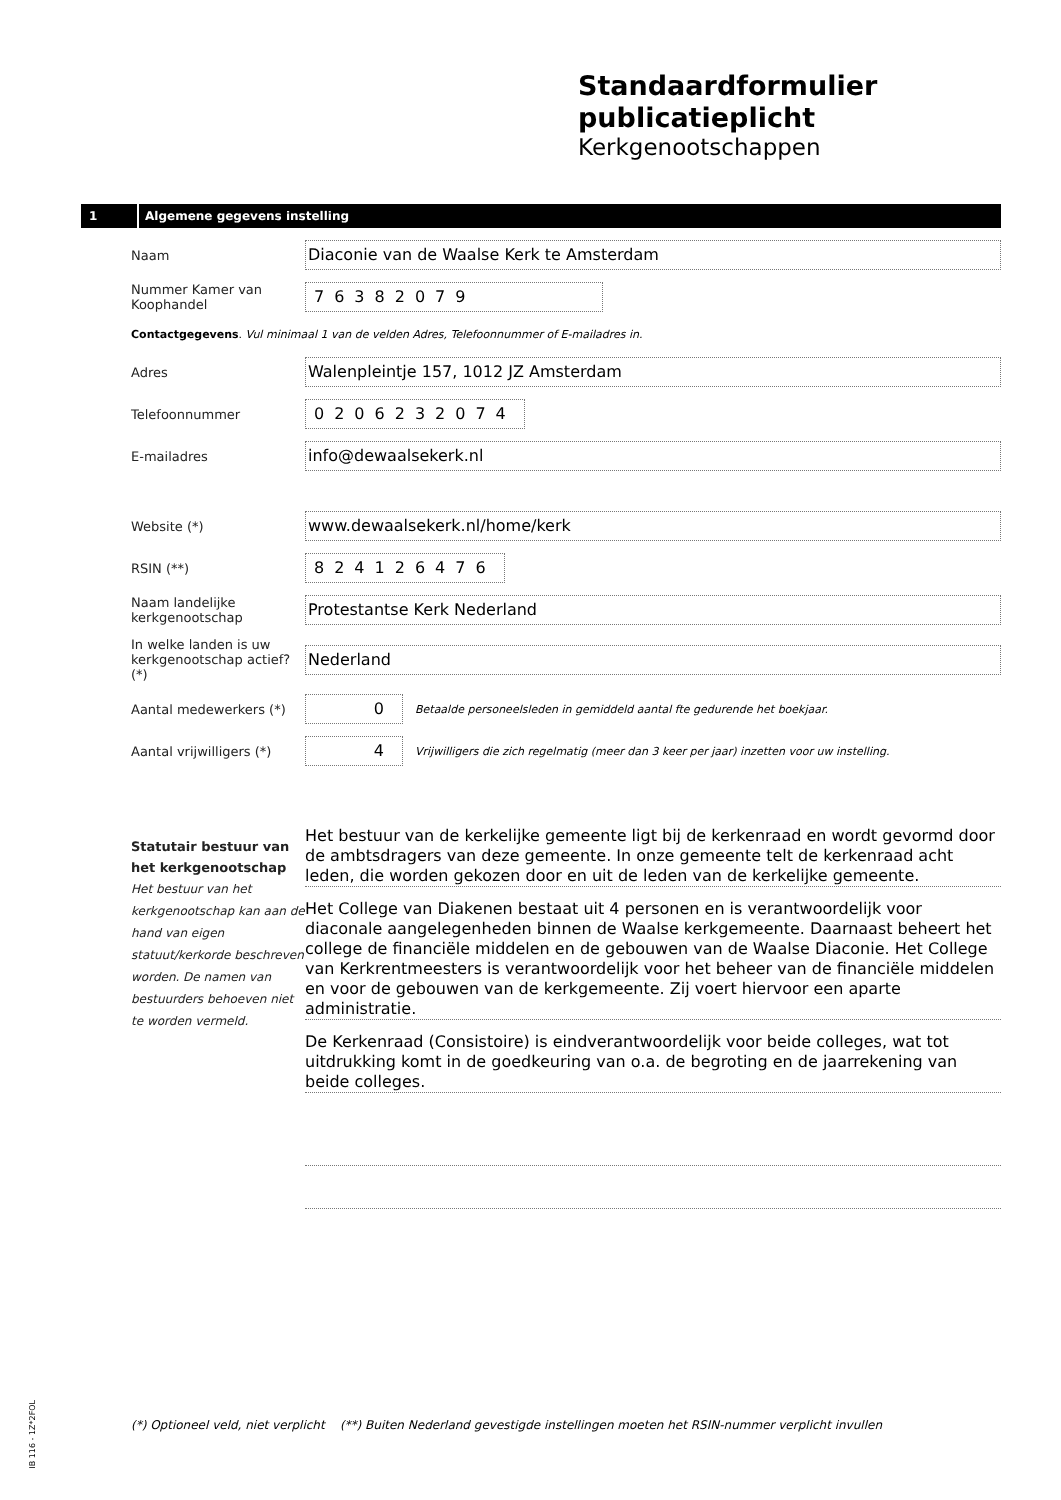Standaardformulier
publicatieplicht
Kerkgenootschappen
1 Algemene gegevens instelling
Naam
Diaconie van de Waalse Kerk te Amsterdam
Nummer Kamer van Koophandel
76382079
Contactgegevens. Vul minimaal 1 van de velden Adres, Telefoonnummer of E-mailadres in.
Adres
Walenpleintje 157, 1012 JZ Amsterdam
Telefoonnummer
0206232074
E-mailadres
info@dewaalsekerk.nl
Website (*)
www.dewaalsekerk.nl/home/kerk
RSIN (**)
824126476
Naam landelijke kerkgenootschap
Protestantse Kerk Nederland
In welke landen is uw kerkgenootschap actief? (*)
Nederland
Aantal medewerkers (*)
0
Betaalde personeelsleden in gemiddeld aantal fte gedurende het boekjaar.
Aantal vrijwilligers (*)
4
Vrijwilligers die zich regelmatig (meer dan 3 keer per jaar) inzetten voor uw instelling.
Statutair bestuur van het kerkgenootschap
Het bestuur van het kerkgenootschap kan aan de hand van eigen statuut/kerkorde beschreven worden. De namen van bestuurders behoeven niet te worden vermeld.
Het bestuur van de kerkelijke gemeente ligt bij de kerkenraad en wordt gevormd door de ambtsdragers van deze gemeente. In onze gemeente telt de kerkenraad acht leden, die worden gekozen door en uit de leden van de kerkelijke gemeente.
Het College van Diakenen bestaat uit 4 personen en is verantwoordelijk voor diaconale aangelegenheden binnen de Waalse kerkgemeente. Daarnaast beheert het college de financiële middelen en de gebouwen van de Waalse Diaconie. Het College van Kerkrentmeesters is verantwoordelijk voor het beheer van de financiële middelen en voor de gebouwen van de kerkgemeente. Zij voert hiervoor een aparte administratie.
De Kerkenraad (Consistoire) is eindverantwoordelijk voor beide colleges, wat tot uitdrukking komt in de goedkeuring van o.a. de begroting en de jaarrekening van beide colleges.
IB 116 - 1Z*2FOL
(*) Optioneel veld, niet verplicht (**) Buiten Nederland gevestigde instellingen moeten het RSIN-nummer verplicht invullen